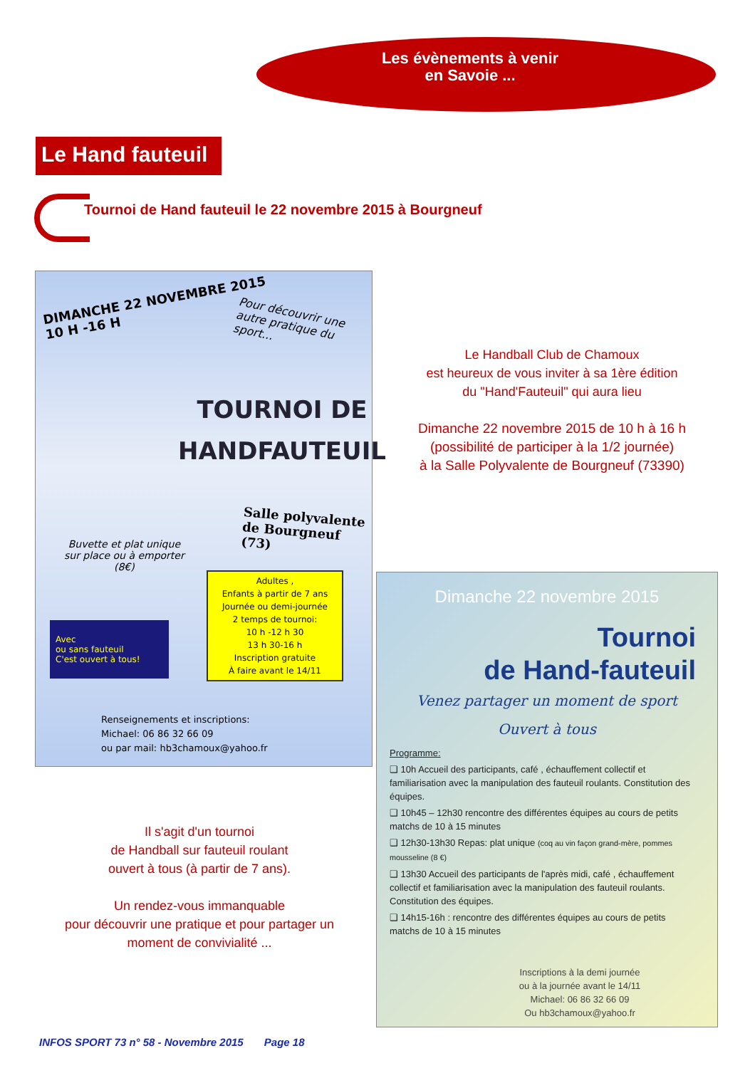Les évènements à venir
en Savoie ...
Le Hand fauteuil
Tournoi de Hand fauteuil le 22 novembre 2015 à Bourgneuf
DIMANCHE 22 NOVEMBRE 2015
10 H -16 H
Pour découvrir une
autre pratique du
sport...
TOURNOI DE
HANDFAUTEUIL
Salle polyvalente
de Bourgneuf (73)
Buvette et plat unique
sur place ou à emporter
(8€)
Adultes ,
Enfants à partir de 7 ans
Journée ou demi-journée
2 temps de tournoi:
10 h -12 h 30
13 h 30-16 h
Inscription gratuite
À faire avant le 14/11
Avec
ou sans fauteuil
C'est ouvert à tous!
Renseignements et inscriptions:
Michael: 06 86 32 66 09
ou par mail: hb3chamoux@yahoo.fr
Le Handball Club de Chamoux
est heureux de vous inviter à sa 1ère édition
du "Hand'Fauteuil" qui aura lieu
Dimanche 22 novembre 2015 de 10 h à 16 h
(possibilité de participer à la 1/2 journée)
à la Salle Polyvalente de Bourgneuf (73390)
Il s'agit d'un tournoi
de Handball sur fauteuil roulant
ouvert à tous (à partir de 7 ans).
Un rendez-vous immanquable
pour découvrir une pratique et pour partager un moment de convivialité ...
Dimanche 22 novembre 2015
Tournoi
de Hand-fauteuil
Venez partager un moment de sport
Ouvert à tous
Programme:
❑ 10h Accueil des participants, café , échauffement collectif et familiarisation avec la manipulation des fauteuil roulants. Constitution des équipes.
❑ 10h45 – 12h30 rencontre des différentes équipes au cours de petits matchs de 10 à 15 minutes
❑ 12h30-13h30 Repas: plat unique (coq au vin façon grand-mère, pommes mousseline (8 €)
❑ 13h30 Accueil des participants de l'après midi, café , échauffement collectif et familiarisation avec la manipulation des fauteuil roulants. Constitution des équipes.
❑ 14h15-16h : rencontre des différentes équipes au cours de petits matchs de 10 à 15 minutes
Inscriptions à la demi journée
ou à la journée avant le 14/11
Michael: 06 86 32 66 09
Ou hb3chamoux@yahoo.fr
INFOS SPORT 73 n° 58 - Novembre 2015 Page 18